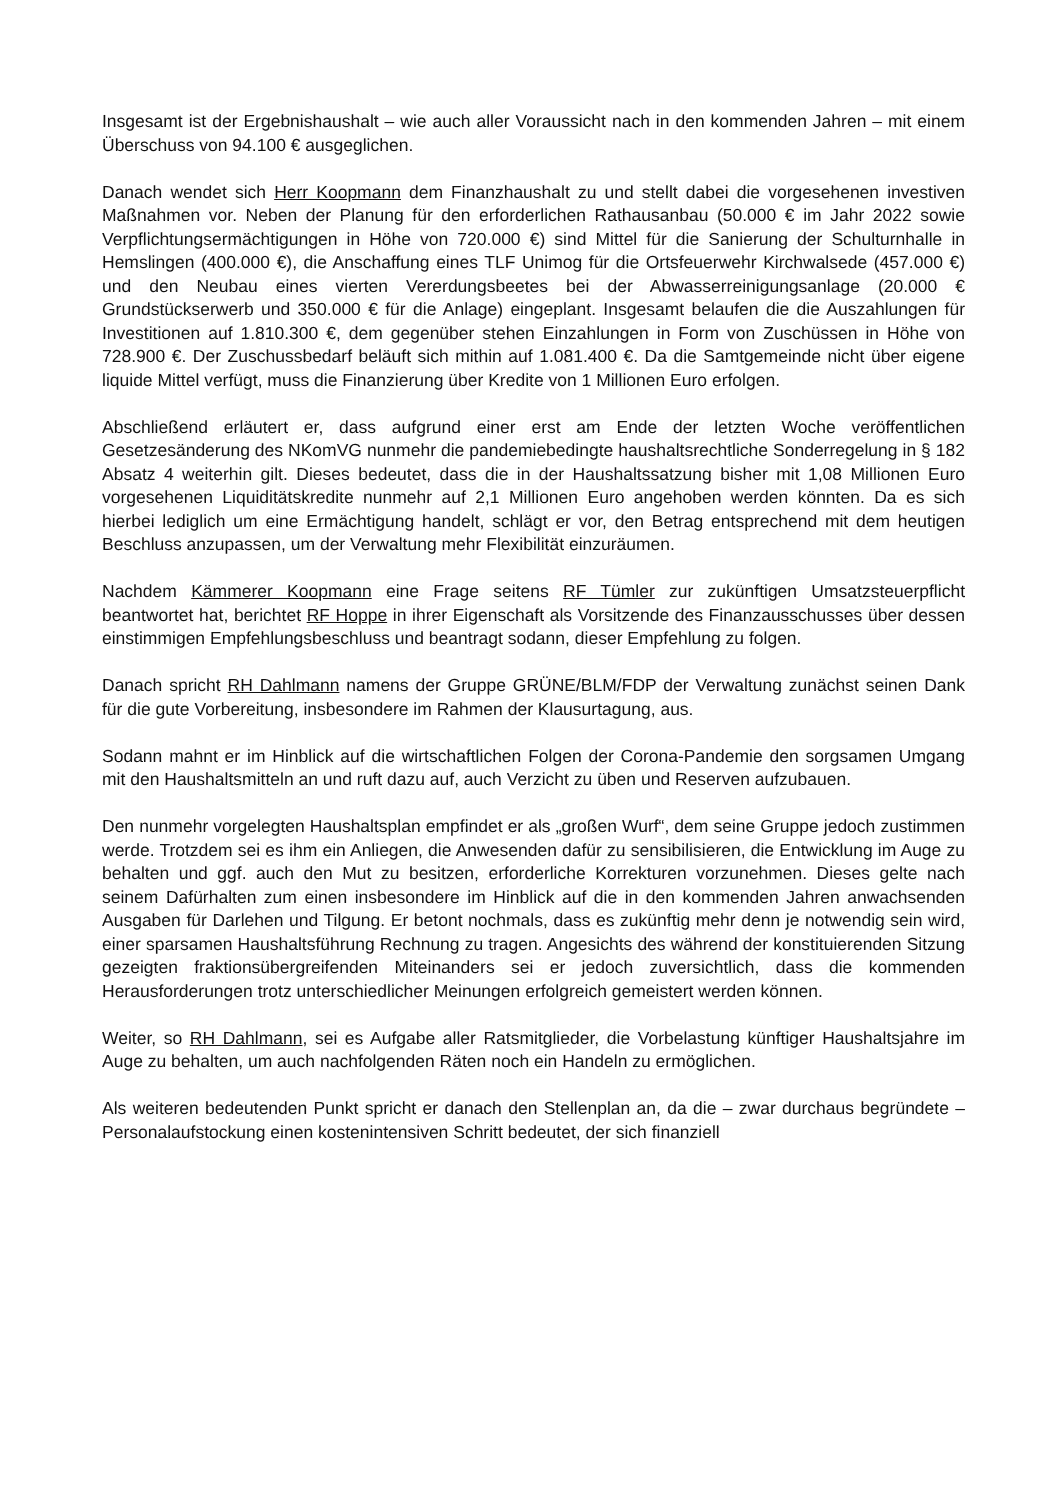Insgesamt ist der Ergebnishaushalt – wie auch aller Voraussicht nach in den kommenden Jahren – mit einem Überschuss von 94.100 € ausgeglichen.
Danach wendet sich Herr Koopmann dem Finanzhaushalt zu und stellt dabei die vorgesehenen investiven Maßnahmen vor. Neben der Planung für den erforderlichen Rathausanbau (50.000 € im Jahr 2022 sowie Verpflichtungsermächtigungen in Höhe von 720.000 €) sind Mittel für die Sanierung der Schulturnhalle in Hemslingen (400.000 €), die Anschaffung eines TLF Unimog für die Ortsfeuerwehr Kirchwalsede (457.000 €) und den Neubau eines vierten Vererdungsbeetes bei der Abwasserreinigungsanlage (20.000 € Grundstückserwerb und 350.000 € für die Anlage) eingeplant. Insgesamt belaufen die die Auszahlungen für Investitionen auf 1.810.300 €, dem gegenüber stehen Einzahlungen in Form von Zuschüssen in Höhe von 728.900 €. Der Zuschussbedarf beläuft sich mithin auf 1.081.400 €. Da die Samtgemeinde nicht über eigene liquide Mittel verfügt, muss die Finanzierung über Kredite von 1 Millionen Euro erfolgen.
Abschließend erläutert er, dass aufgrund einer erst am Ende der letzten Woche veröffentlichen Gesetzesänderung des NKomVG nunmehr die pandemiebedingte haushaltsrechtliche Sonderregelung in § 182 Absatz 4 weiterhin gilt. Dieses bedeutet, dass die in der Haushaltssatzung bisher mit 1,08 Millionen Euro vorgesehenen Liquiditätskredite nunmehr auf 2,1 Millionen Euro angehoben werden könnten. Da es sich hierbei lediglich um eine Ermächtigung handelt, schlägt er vor, den Betrag entsprechend mit dem heutigen Beschluss anzupassen, um der Verwaltung mehr Flexibilität einzuräumen.
Nachdem Kämmerer Koopmann eine Frage seitens RF Tümler zur zukünftigen Umsatzsteuerpflicht beantwortet hat, berichtet RF Hoppe in ihrer Eigenschaft als Vorsitzende des Finanzausschusses über dessen einstimmigen Empfehlungsbeschluss und beantragt sodann, dieser Empfehlung zu folgen.
Danach spricht RH Dahlmann namens der Gruppe GRÜNE/BLM/FDP der Verwaltung zunächst seinen Dank für die gute Vorbereitung, insbesondere im Rahmen der Klausurtagung, aus.
Sodann mahnt er im Hinblick auf die wirtschaftlichen Folgen der Corona-Pandemie den sorgsamen Umgang mit den Haushaltsmitteln an und ruft dazu auf, auch Verzicht zu üben und Reserven aufzubauen.
Den nunmehr vorgelegten Haushaltsplan empfindet er als „großen Wurf“, dem seine Gruppe jedoch zustimmen werde. Trotzdem sei es ihm ein Anliegen, die Anwesenden dafür zu sensibilisieren, die Entwicklung im Auge zu behalten und ggf. auch den Mut zu besitzen, erforderliche Korrekturen vorzunehmen. Dieses gelte nach seinem Dafürhalten zum einen insbesondere im Hinblick auf die in den kommenden Jahren anwachsenden Ausgaben für Darlehen und Tilgung. Er betont nochmals, dass es zukünftig mehr denn je notwendig sein wird, einer sparsamen Haushaltsführung Rechnung zu tragen. Angesichts des während der konstituierenden Sitzung gezeigten fraktionsübergreifenden Miteinanders sei er jedoch zuversichtlich, dass die kommenden Herausforderungen trotz unterschiedlicher Meinungen erfolgreich gemeistert werden können.
Weiter, so RH Dahlmann, sei es Aufgabe aller Ratsmitglieder, die Vorbelastung künftiger Haushaltsjahre im Auge zu behalten, um auch nachfolgenden Räten noch ein Handeln zu ermöglichen.
Als weiteren bedeutenden Punkt spricht er danach den Stellenplan an, da die – zwar durchaus begründete – Personalaufstockung einen kostenintensiven Schritt bedeutet, der sich finanziell